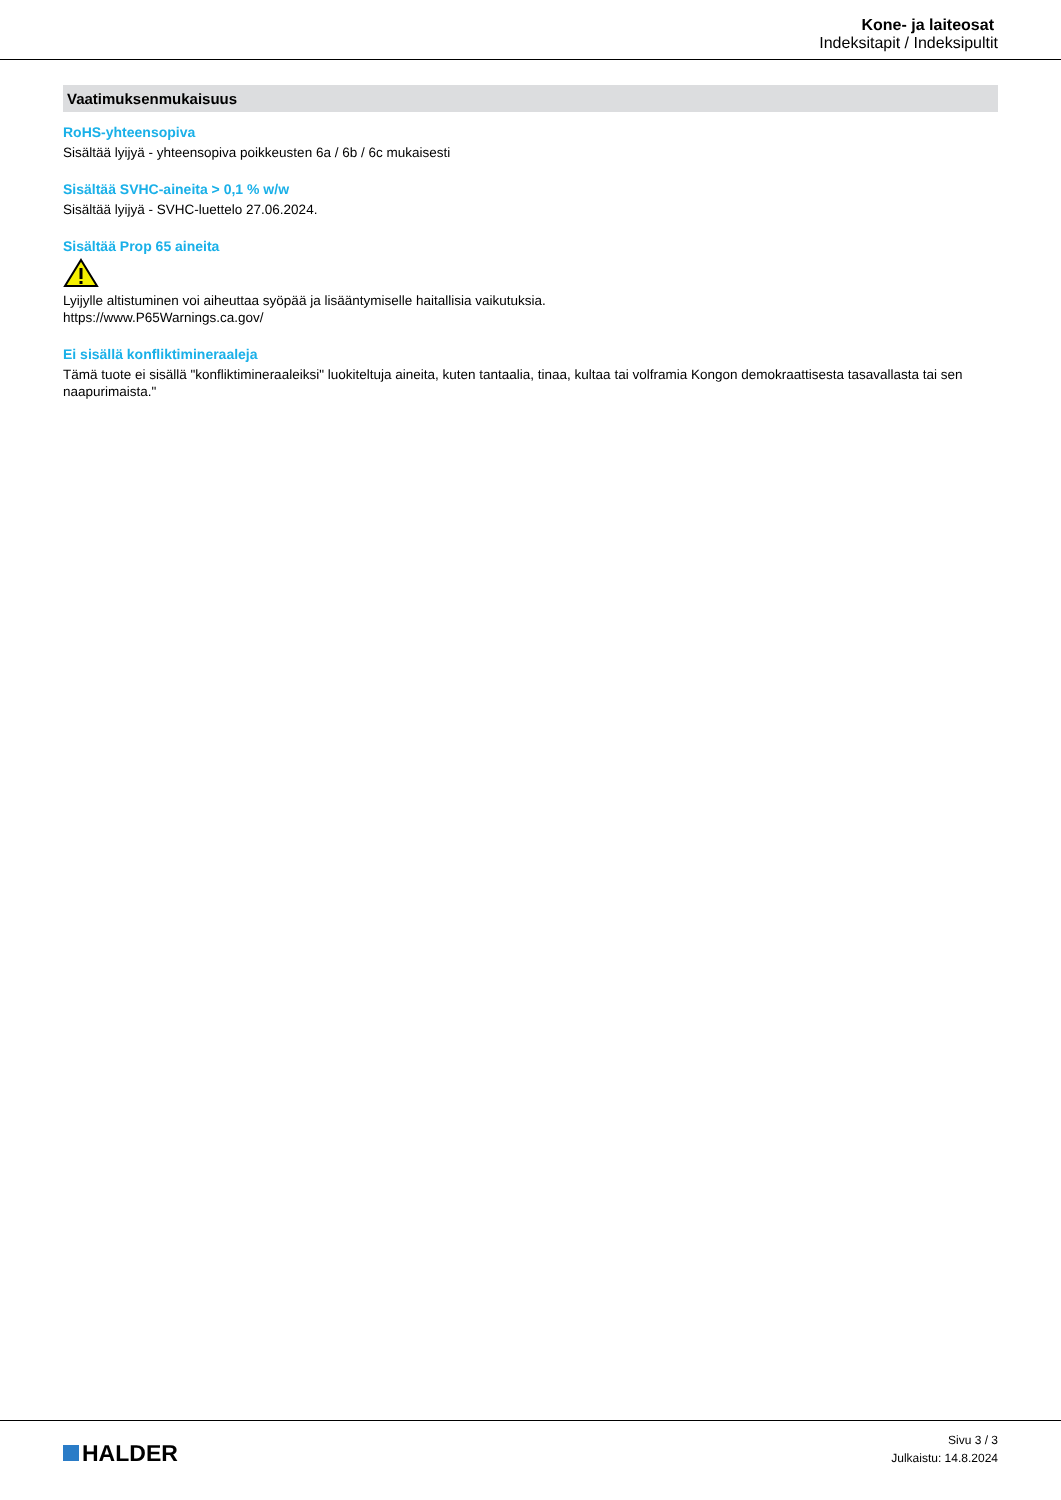Kone- ja laiteosat
Indeksitapit / Indeksipultit
Vaatimuksenmukaisuus
RoHS-yhteensopiva
Sisältää lyijyä - yhteensopiva poikkeusten 6a / 6b / 6c mukaisesti
Sisältää SVHC-aineita > 0,1 % w/w
Sisältää lyijyä - SVHC-luettelo 27.06.2024.
Sisältää Prop 65 aineita
Lyijylle altistuminen voi aiheuttaa syöpää ja lisääntymiselle haitallisia vaikutuksia.
https://www.P65Warnings.ca.gov/
Ei sisällä konfliktimineraaleja
Tämä tuote ei sisällä "konfliktimineraaleiksi" luokiteltuja aineita, kuten tantaalia, tinaa, kultaa tai volframia Kongon demokraattisesta tasavallasta tai sen naapurimaista."
HALDER
Sivu 3 / 3
Julkaistu: 14.8.2024